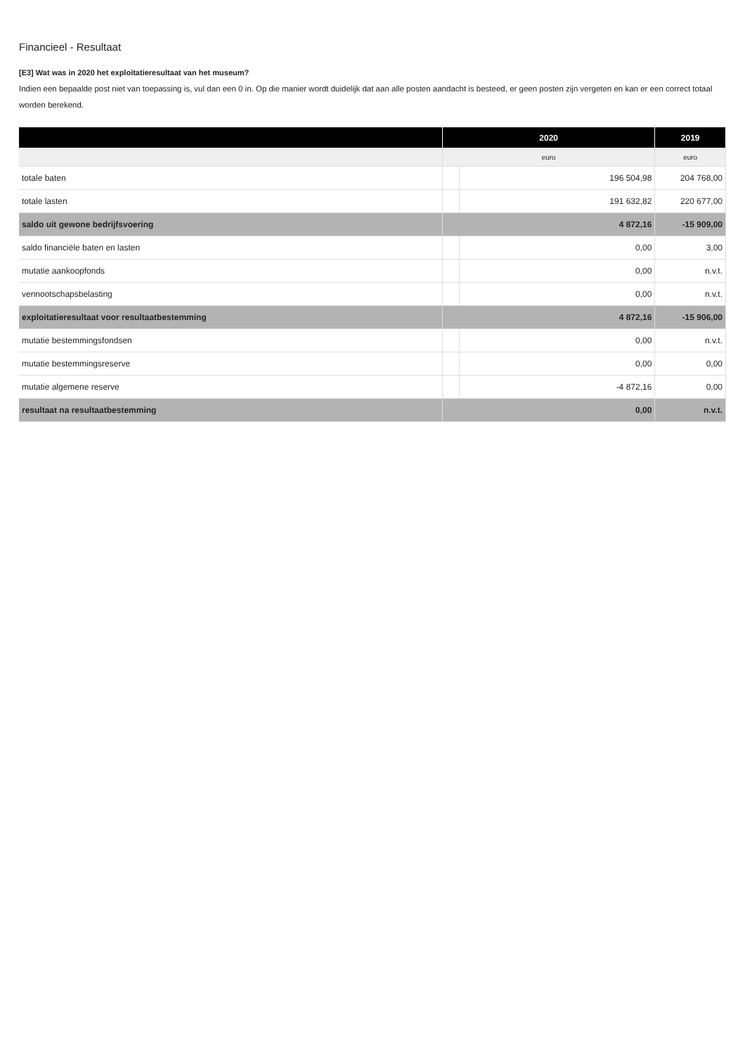Financieel - Resultaat
[E3] Wat was in 2020 het exploitatieresultaat van het museum?
Indien een bepaalde post niet van toepassing is, vul dan een 0 in. Op die manier wordt duidelijk dat aan alle posten aandacht is besteed, er geen posten zijn vergeten en kan er een correct totaal worden berekend.
| | 2020 | | 2019 |
| --- | --- | --- | --- |
| | euro | | euro |
| totale baten | | 196 504,98 | 204 768,00 |
| totale lasten | | 191 632,82 | 220 677,00 |
| saldo uit gewone bedrijfsvoering | 4 872,16 | | -15 909,00 |
| saldo financiële baten en lasten | | 0,00 | 3,00 |
| mutatie aankoopfonds | | 0,00 | n.v.t. |
| vennootschapsbelasting | | 0,00 | n.v.t. |
| exploitatieresultaat voor resultaatbestemming | 4 872,16 | | -15 906,00 |
| mutatie bestemmingsfondsen | | 0,00 | n.v.t. |
| mutatie bestemmingsreserve | | 0,00 | 0,00 |
| mutatie algemene reserve | | -4 872,16 | 0,00 |
| resultaat na resultaatbestemming | 0,00 | | n.v.t. |